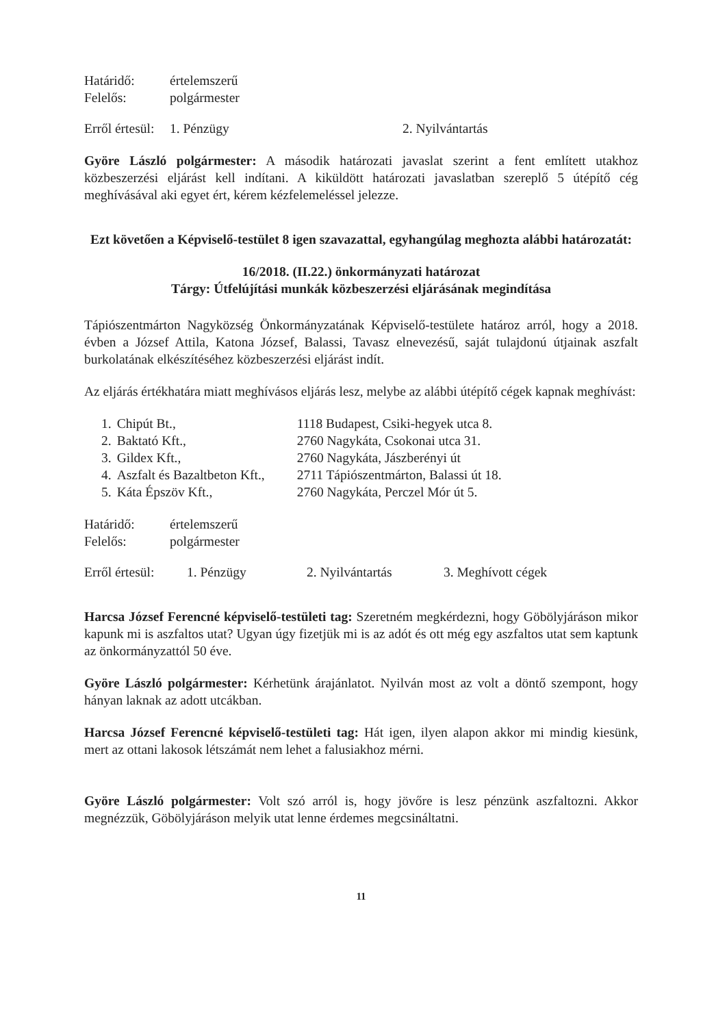Határidő: értelemszerű
Felelős: polgármester
Erről értesül: 1. Pénzügy 2. Nyilvántartás
Györe László polgármester: A második határozati javaslat szerint a fent említett utakhoz közbeszerzési eljárást kell indítani. A kiküldött határozati javaslatban szereplő 5 útépítő cég meghívásával aki egyet ért, kérem kézfelemeléssel jelezze.
Ezt követően a Képviselő-testület 8 igen szavazattal, egyhangúlag meghozta alábbi határozatát:
16/2018. (II.22.) önkormányzati határozat
Tárgy: Útfelújítási munkák közbeszerzési eljárásának megindítása
Tápiószentmárton Nagyközség Önkormányzatának Képviselő-testülete határoz arról, hogy a 2018. évben a József Attila, Katona József, Balassi, Tavasz elnevezésű, saját tulajdonú útjainak aszfalt burkolatának elkészítéséhez közbeszerzési eljárást indít.
Az eljárás értékhatára miatt meghívásos eljárás lesz, melybe az alábbi útépítő cégek kapnak meghívást:
| 1. | Chipút Bt., | 1118 Budapest, Csiki-hegyek utca 8. |
| 2. | Baktató Kft., | 2760 Nagykáta, Csokonai utca 31. |
| 3. | Gildex Kft., | 2760 Nagykáta, Jászberényi út |
| 4. | Aszfalt és Bazaltbeton Kft., | 2711 Tápiószentmárton, Balassi út 18. |
| 5. | Káta Épszöv Kft., | 2760 Nagykáta, Perczel Mór út 5. |
Határidő: értelemszerű
Felelős: polgármester
Erről értesül: 1. Pénzügy 2. Nyilvántartás 3. Meghívott cégek
Harcsa József Ferencné képviselő-testületi tag: Szeretném megkérdezni, hogy Göbölyjáráson mikor kapunk mi is aszfaltos utat? Ugyan úgy fizetjük mi is az adót és ott még egy aszfaltos utat sem kaptunk az önkormányzattól 50 éve.
Györe László polgármester: Kérhetünk árajánlatot. Nyilván most az volt a döntő szempont, hogy hányan laknak az adott utcákban.
Harcsa József Ferencné képviselő-testületi tag: Hát igen, ilyen alapon akkor mi mindig kiesünk, mert az ottani lakosok létszámát nem lehet a falusiakhoz mérni.
Györe László polgármester: Volt szó arról is, hogy jövőre is lesz pénzünk aszfaltozni. Akkor megnézzük, Göbölyjáráson melyik utat lenne érdemes megcsináltatni.
11